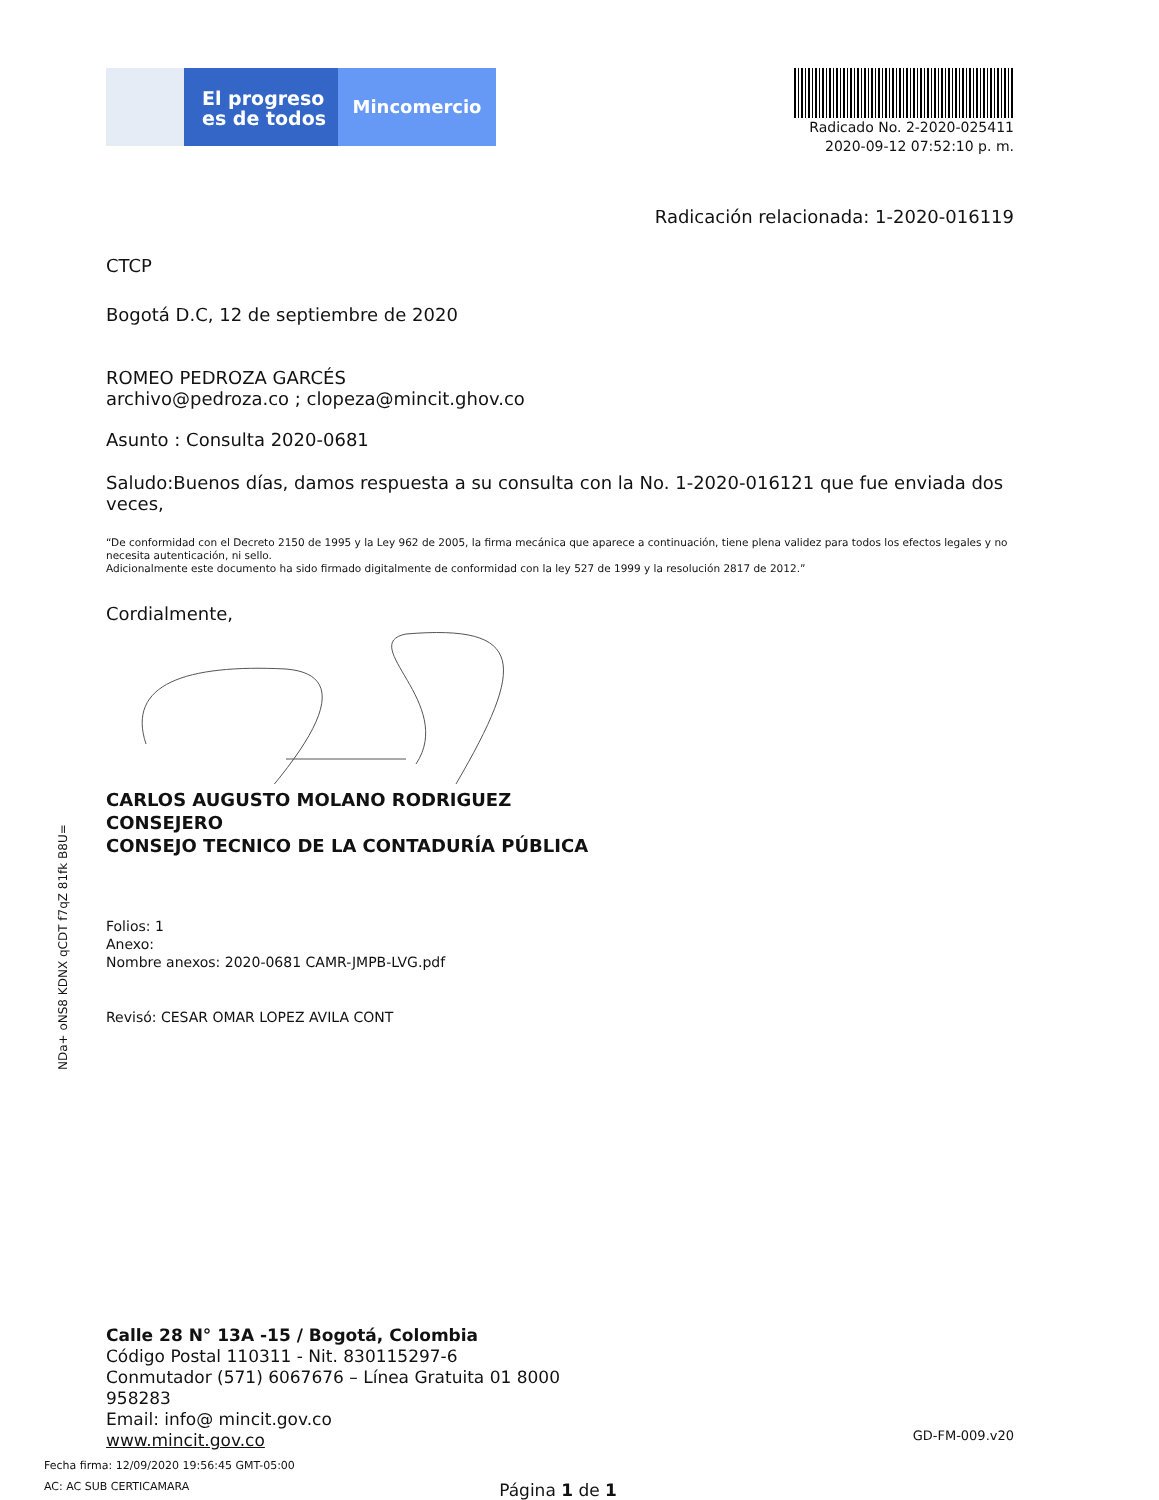El progreso
es de todos
Mincomercio
Radicado No. 2-2020-025411
2020-09-12 07:52:10 p. m.
Radicación relacionada: 1-2020-016119
CTCP
Bogotá D.C, 12 de septiembre de 2020
ROMEO PEDROZA GARCÉS
archivo@pedroza.co ; clopeza@mincit.ghov.co
Asunto : Consulta 2020-0681
Saludo:Buenos días, damos respuesta a su consulta con la No. 1-2020-016121 que fue enviada dos veces,
“De conformidad con el Decreto 2150 de 1995 y la Ley 962 de 2005, la firma mecánica que aparece a continuación, tiene plena validez para todos los efectos legales y no necesita autenticación, ni sello.
Adicionalmente este documento ha sido firmado digitalmente de conformidad con la ley 527 de 1999 y la resolución 2817 de 2012.”
Cordialmente,
CARLOS AUGUSTO MOLANO RODRIGUEZ
CONSEJERO
CONSEJO TECNICO DE LA CONTADURÍA PÚBLICA
Folios: 1
Anexo:
Nombre anexos: 2020-0681 CAMR-JMPB-LVG.pdf
Revisó: CESAR OMAR LOPEZ AVILA CONT
Calle 28 N° 13A -15 / Bogotá, Colombia
Código Postal 110311 - Nit. 830115297-6
Conmutador (571) 6067676 – Línea Gratuita 01 8000
958283
Email: info@ mincit.gov.co
www.mincit.gov.co
GD-FM-009.v20
Fecha firma: 12/09/2020 19:56:45 GMT-05:00
AC: AC SUB CERTICAMARA Página 1 de 1
NDa+ oNS8 KDNX qCDT f7qZ 81fk B8U=